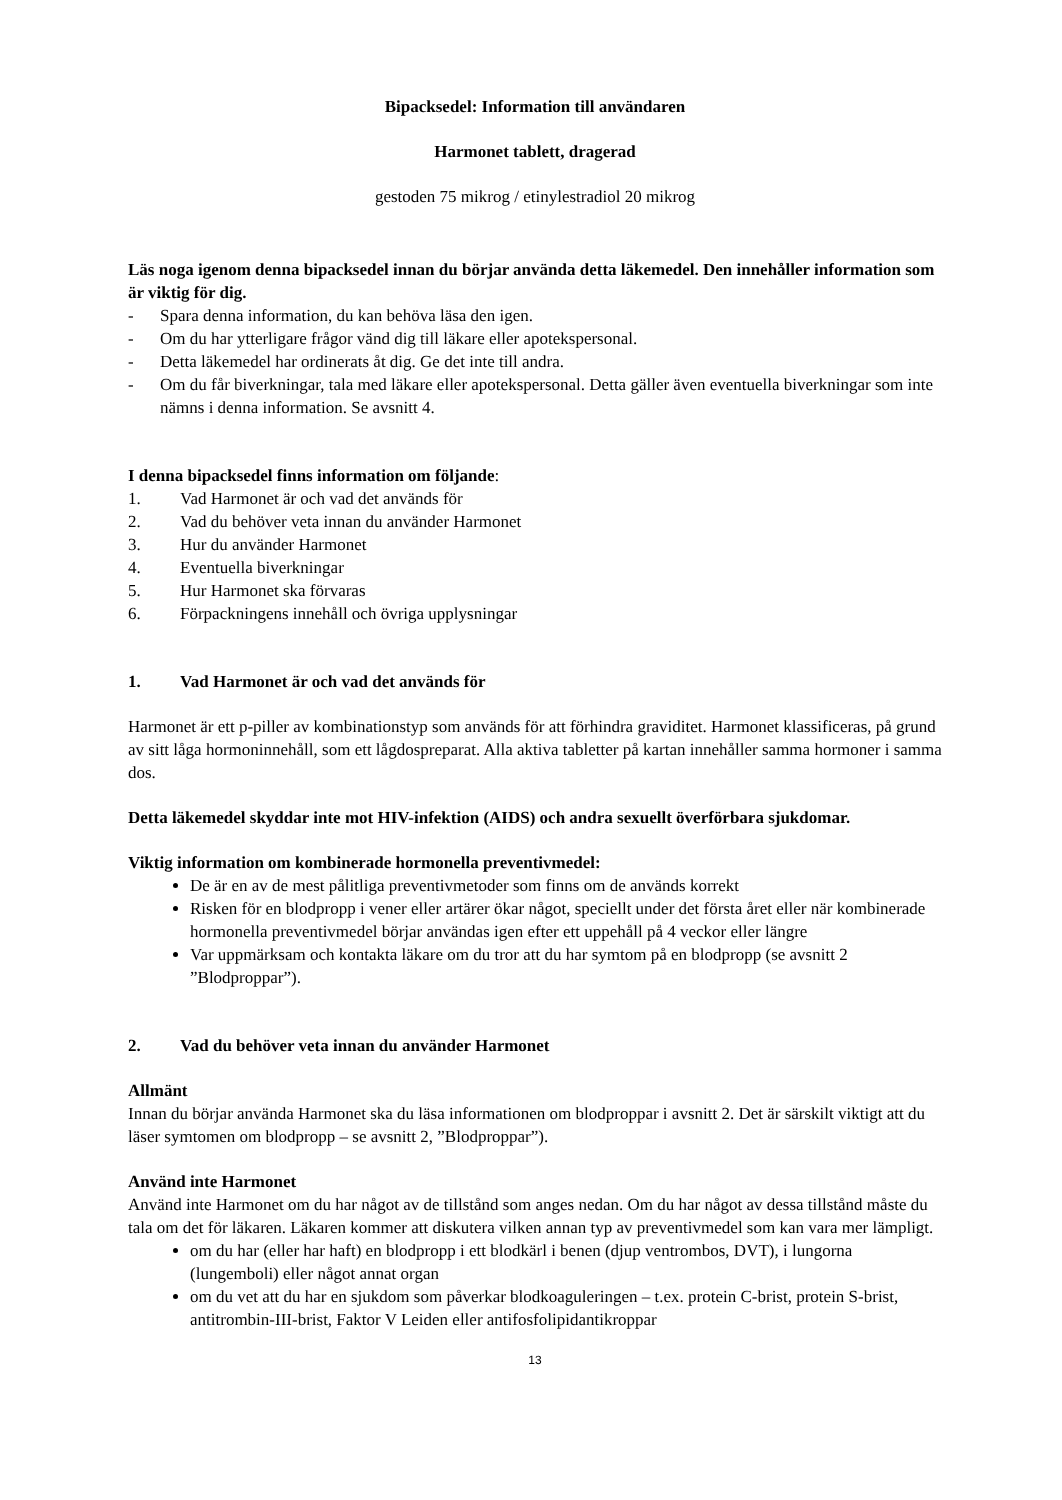Bipacksedel: Information till användaren
Harmonet tablett, dragerad
gestoden 75 mikrog / etinylestradiol 20 mikrog
Läs noga igenom denna bipacksedel innan du börjar använda detta läkemedel. Den innehåller information som är viktig för dig.
- Spara denna information, du kan behöva läsa den igen.
- Om du har ytterligare frågor vänd dig till läkare eller apotekspersonal.
- Detta läkemedel har ordinerats åt dig. Ge det inte till andra.
- Om du får biverkningar, tala med läkare eller apotekspersonal. Detta gäller även eventuella biverkningar som inte nämns i denna information. Se avsnitt 4.
I denna bipacksedel finns information om följande:
1. Vad Harmonet är och vad det används för
2. Vad du behöver veta innan du använder Harmonet
3. Hur du använder Harmonet
4. Eventuella biverkningar
5. Hur Harmonet ska förvaras
6. Förpackningens innehåll och övriga upplysningar
1. Vad Harmonet är och vad det används för
Harmonet är ett p-piller av kombinationstyp som används för att förhindra graviditet. Harmonet klassificeras, på grund av sitt låga hormoninnehåll, som ett lågdospreparat. Alla aktiva tabletter på kartan innehåller samma hormoner i samma dos.
Detta läkemedel skyddar inte mot HIV-infektion (AIDS) och andra sexuellt överförbara sjukdomar.
Viktig information om kombinerade hormonella preventivmedel:
De är en av de mest pålitliga preventivmetoder som finns om de används korrekt
Risken för en blodpropp i vener eller artärer ökar något, speciellt under det första året eller när kombinerade hormonella preventivmedel börjar användas igen efter ett uppehåll på 4 veckor eller längre
Var uppmärksam och kontakta läkare om du tror att du har symtom på en blodpropp (se avsnitt 2 ”Blodproppar”).
2. Vad du behöver veta innan du använder Harmonet
Allmänt
Innan du börjar använda Harmonet ska du läsa informationen om blodproppar i avsnitt 2. Det är särskilt viktigt att du läser symtomen om blodpropp – se avsnitt 2, ”Blodproppar”).
Använd inte Harmonet
Använd inte Harmonet om du har något av de tillstånd som anges nedan. Om du har något av dessa tillstånd måste du tala om det för läkaren. Läkaren kommer att diskutera vilken annan typ av preventivmedel som kan vara mer lämpligt.
om du har (eller har haft) en blodpropp i ett blodkärl i benen (djup ventrombos, DVT), i lungorna (lungemboli) eller något annat organ
om du vet att du har en sjukdom som påverkar blodkoaguleringen – t.ex. protein C-brist, protein S-brist, antitrombin-III-brist, Faktor V Leiden eller antifosfolipidantikroppar
13